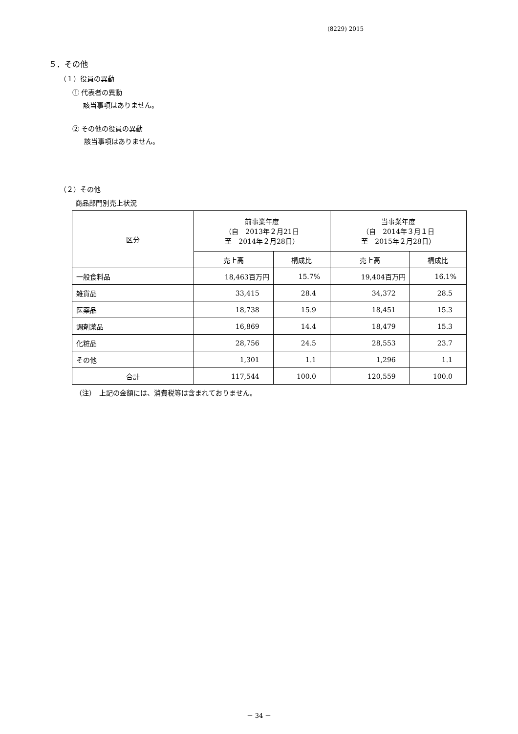(8229) 2015
５．その他
（１）役員の異動
① 代表者の異動
該当事項はありません。
② その他の役員の異動
該当事項はありません。
（２）その他
商品部門別売上状況
| 区分 | 前事業年度 （自 2013年２月21日 至 2014年２月28日） | | 当事業年度 （自 2014年３月１日 至 2015年２月28日） | |
| --- | --- | --- | --- | --- |
| | 売上高 | 構成比 | 売上高 | 構成比 |
| 一般食料品 | 18,463百万円 | 15.7% | 19,404百万円 | 16.1% |
| 雑貨品 | 33,415 | 28.4 | 34,372 | 28.5 |
| 医薬品 | 18,738 | 15.9 | 18,451 | 15.3 |
| 調剤薬品 | 16,869 | 14.4 | 18,479 | 15.3 |
| 化粧品 | 28,756 | 24.5 | 28,553 | 23.7 |
| その他 | 1,301 | 1.1 | 1,296 | 1.1 |
| 合計 | 117,544 | 100.0 | 120,559 | 100.0 |
（注）　上記の金額には、消費税等は含まれておりません。
－ 34 －